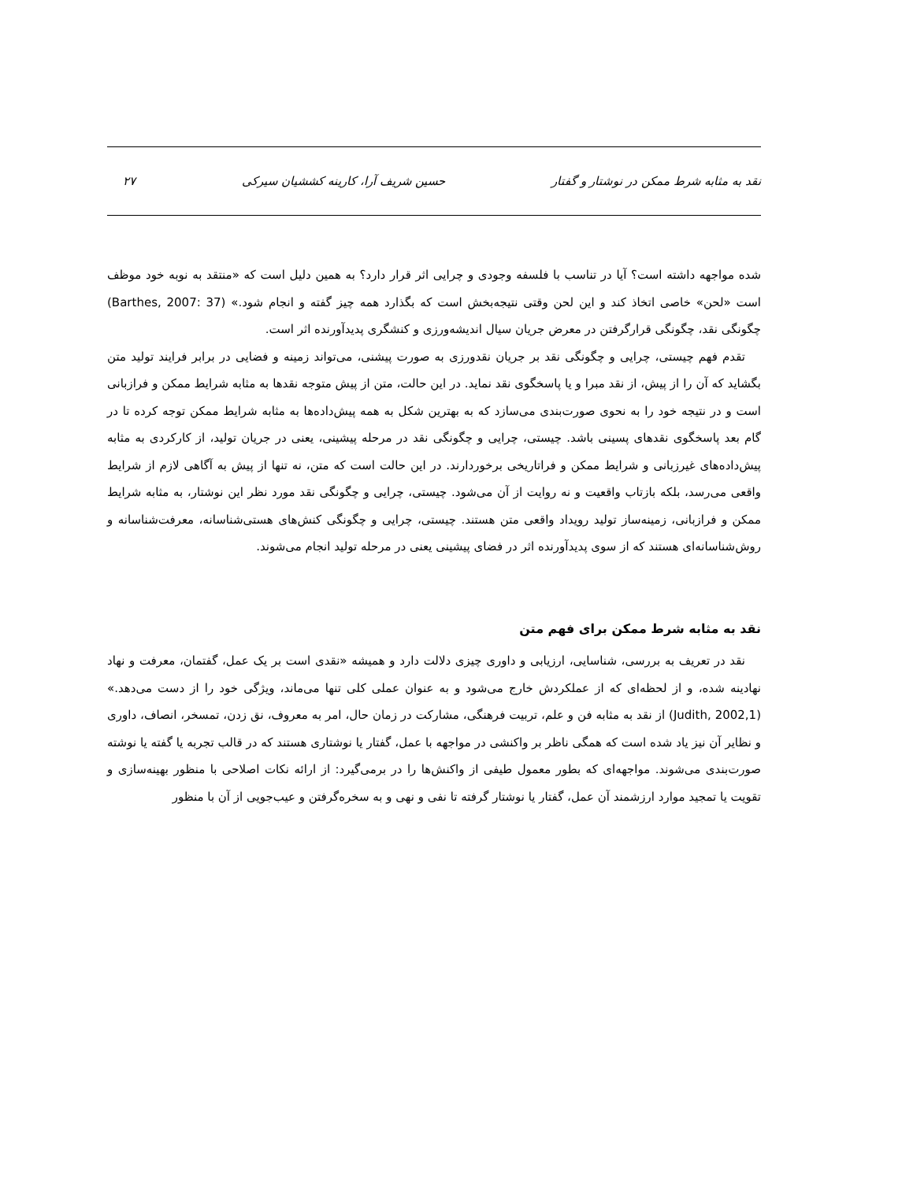نقد به مثابه شرط ممکن در نوشتار و گفتار حسین شریف آرا، کارینه کششیان سیرکی ۲۷
شده مواجهه داشته است؟ آیا در تناسب با فلسفه وجودی و چرایی اثر قرار دارد؟ به همین دلیل است که «منتقد به نوبه خود موظف است «لحن» خاصی اتخاذ کند و این لحن وقتی نتیجه‌بخش است که بگذارد همه چیز گفته و انجام شود.» (Barthes, 2007: 37) چگونگی نقد، چگونگی قرارگرفتن در معرض جریان سیال اندیشه‌ورزی و کنشگری پدیدآورنده اثر است.
تقدم فهم چیستی، چرایی و چگونگی نقد بر جریان نقدورزی به صورت پیشنی، می‌تواند زمینه و فضایی در برابر فرایند تولید متن بگشاید که آن را از پیش، از نقد مبرا و یا پاسخگوی نقد نماید. در این حالت، متن از پیش متوجه نقدها به مثابه شرایط ممکن و فرازبانی است و در نتیجه خود را به نحوی صورت‌بندی می‌سازد که به بهترین شکل به همه پیش‌داده‌ها به مثابه شرایط ممکن توجه کرده تا در گام بعد پاسخگوی نقدهای پسینی باشد. چیستی، چرایی و چگونگی نقد در مرحله پیشینی، یعنی در جریان تولید، از کارکردی به مثابه پیش‌داده‌های غیرزبانی و شرایط ممکن و فراتاریخی برخوردارند. در این حالت است که متن، نه تنها از پیش به آگاهی لازم از شرایط واقعی می‌رسد، بلکه بازتاب واقعیت و نه روایت از آن می‌شود. چیستی، چرایی و چگونگی نقد مورد نظر این نوشتار، به مثابه شرایط ممکن و فرازبانی، زمینه‌ساز تولید رویداد واقعی متن هستند. چیستی، چرایی و چگونگی کنش‌های هستی‌شناسانه، معرفت‌شناسانه و روش‌شناسانه‌ای هستند که از سوی پدیدآورنده اثر در فضای پیشینی یعنی در مرحله تولید انجام می‌شوند.
نقد به مثابه شرط ممکن برای فهم متن
نقد در تعریف به بررسی، شناسایی، ارزیابی و داوری چیزی دلالت دارد و همیشه «نقدی است بر یک عمل، گفتمان، معرفت و نهاد نهادینه شده، و از لحظه‌ای که از عملکردش خارج می‌شود و به عنوان عملی کلی تنها می‌ماند، ویژگی خود را از دست می‌دهد.» (Judith, 2002,1) از نقد به مثابه فن و علم، تربیت فرهنگی، مشارکت در زمان حال، امر به معروف، نق زدن، تمسخر، انصاف، داوری و نظایر آن نیز یاد شده است که همگی ناظر بر واکنشی در مواجهه با عمل، گفتار یا نوشتاری هستند که در قالب تجربه یا گفته یا نوشته صورت‌بندی می‌شوند. مواجهه‌ای که بطور معمول طیفی از واکنش‌ها را در برمی‌گیرد: از ارائه نکات اصلاحی با منظور بهینه‌سازی و تقویت یا تمجید موارد ارزشمند آن عمل، گفتار یا نوشتار گرفته تا نفی و نهی و به سخره‌گرفتن و عیب‌جویی از آن با منظور